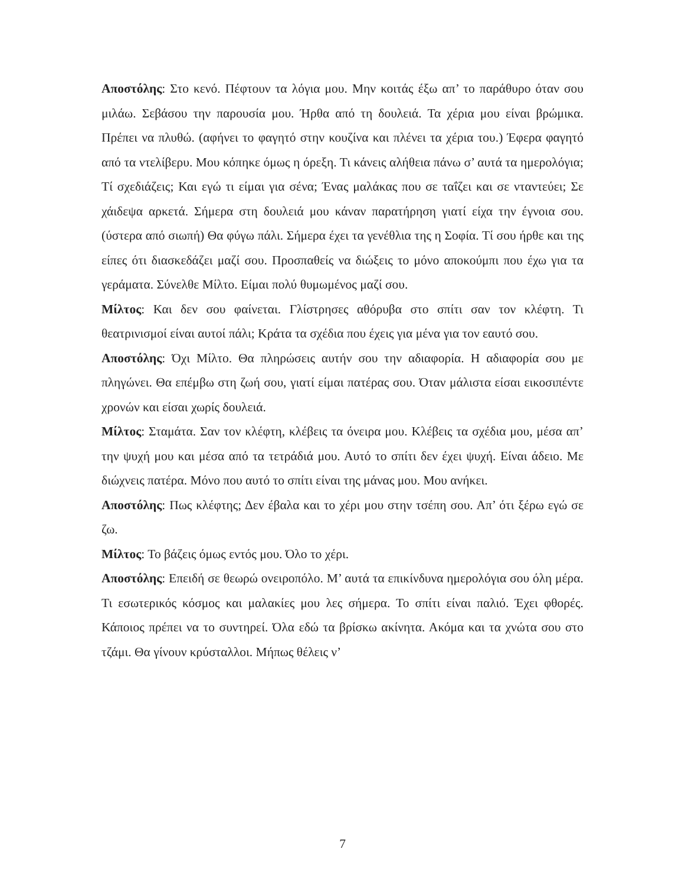Αποστόλης: Στο κενό. Πέφτουν τα λόγια μου. Μην κοιτάς έξω απ’ το παράθυρο όταν σου μιλάω. Σεβάσου την παρουσία μου. Ήρθα από τη δουλειά. Τα χέρια μου είναι βρώμικα. Πρέπει να πλυθώ. (αφήνει το φαγητό στην κουζίνα και πλένει τα χέρια του.) Έφερα φαγητό από τα ντελίβερυ. Μου κόπηκε όμως η όρεξη. Τι κάνεις αλήθεια πάνω σ’ αυτά τα ημερολόγια; Τί σχεδιάζεις; Και εγώ τι είμαι για σένα; Ένας μαλάκας που σε ταΐζει και σε νταντεύει; Σε χάιδεψα αρκετά. Σήμερα στη δουλειά μου κάναν παρατήρηση γιατί είχα την έγνοια σου. (ύστερα από σιωπή) Θα φύγω πάλι. Σήμερα έχει τα γενέθλια της η Σοφία. Τί σου ήρθε και της είπες ότι διασκεδάζει μαζί σου. Προσπαθείς να διώξεις το μόνο αποκούμπι που έχω για τα γεράματα. Σύνελθε Μίλτο. Είμαι πολύ θυμωμένος μαζί σου.
Μίλτος: Και δεν σου φαίνεται. Γλίστρησες αθόρυβα στο σπίτι σαν τον κλέφτη. Τι θεατρινισμοί είναι αυτοί πάλι; Κράτα τα σχέδια που έχεις για μένα για τον εαυτό σου.
Αποστόλης: Όχι Μίλτο. Θα πληρώσεις αυτήν σου την αδιαφορία. Η αδιαφορία σου με πληγώνει. Θα επέμβω στη ζωή σου, γιατί είμαι πατέρας σου. Όταν μάλιστα είσαι εικοσιπέντε χρονών και είσαι χωρίς δουλειά.
Μίλτος: Σταμάτα. Σαν τον κλέφτη, κλέβεις τα όνειρα μου. Κλέβεις τα σχέδια μου, μέσα απ’ την ψυχή μου και μέσα από τα τετράδιά μου. Αυτό το σπίτι δεν έχει ψυχή. Είναι άδειο. Με διώχνεις πατέρα. Μόνο που αυτό το σπίτι είναι της μάνας μου. Μου ανήκει.
Αποστόλης: Πως κλέφτης; Δεν έβαλα και το χέρι μου στην τσέπη σου. Απ’ ότι ξέρω εγώ σε ζω.
Μίλτος: Το βάζεις όμως εντός μου. Όλο το χέρι.
Αποστόλης: Επειδή σε θεωρώ ονειροπόλο. Μ’ αυτά τα επικίνδυνα ημερολόγια σου όλη μέρα. Τι εσωτερικός κόσμος και μαλακίες μου λες σήμερα. Το σπίτι είναι παλιό. Έχει φθορές. Κάποιος πρέπει να το συντηρεί. Όλα εδώ τα βρίσκω ακίνητα. Ακόμα και τα χνώτα σου στο τζάμι. Θα γίνουν κρύσταλλοι. Μήπως θέλεις ν’
7